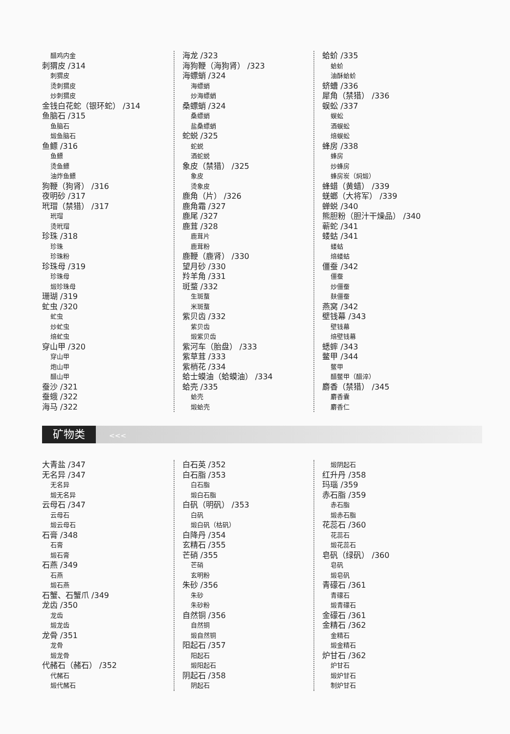醋鸡内金
刺猬皮 /314
刺猬皮
烫刺猬皮
炒刺猬皮
金钱白花蛇（银环蛇） /314
鱼脑石 /315
鱼脑石
煅鱼脑石
鱼鳔 /316
鱼鳔
烫鱼鳔
油炸鱼鳔
狗鞭（狗肾） /316
夜明砂 /317
玳瑁（禁猎） /317
玳瑁
烫玳瑁
珍珠 /318
珍珠
珍珠粉
珍珠母 /319
珍珠母
煅珍珠母
珊瑚 /319
虻虫 /320
虻虫
炒虻虫
焙虻虫
穿山甲 /320
穿山甲
炮山甲
醋山甲
蚕沙 /321
蚕蛾 /322
海马 /322
海龙 /323
海狗鞭（海狗肾） /323
海螵蛸 /324
海螵蛸
炒海螵蛸
桑螵蛸 /324
桑螵蛸
盐桑螵蛸
蛇蜕 /325
蛇蜕
酒蛇蜕
象皮（禁猎） /325
象皮
烫象皮
鹿角（片） /326
鹿角霜 /327
鹿尾 /327
鹿茸 /328
鹿茸片
鹿茸粉
鹿鞭（鹿肾） /330
望月砂 /330
羚羊角 /331
斑蝥 /332
生斑蝥
米斑蝥
紫贝齿 /332
紫贝齿
煅紫贝齿
紫河车（胎盘） /333
紫草茸 /333
紫梢花 /334
蛤士蟆油（蛤蟆油） /334
蛤壳 /335
蛤壳
煅蛤壳
蛤蚧 /335
蛤蚧
油酥蛤蚧
蛴螬 /336
犀角（禁猎） /336
蜈蚣 /337
蜈蚣
酒蜈蚣
焙蜈蚣
蜂房 /338
蜂房
炒蜂房
蜂房炭（焖煅）
蜂蜡（黄蜡） /339
蜣螂（大将军） /339
蝉蜕 /340
熊胆粉（胆汁干燥品） /340
蕲蛇 /341
蝼蛄 /341
蝼蛄
焙蝼蛄
僵蚕 /342
僵蚕
炒僵蚕
麸僵蚕
燕窝 /342
壁钱幕 /343
壁钱幕
焙壁钱幕
蟋蟀 /343
鳖甲 /344
鳖甲
醋鳖甲（醋淬）
麝香（禁猎） /345
麝香囊
麝香仁
矿物类 <<<
大青盐 /347
无名异 /347
无名异
煅无名异
云母石 /347
云母石
煅云母石
石膏 /348
石膏
煅石膏
石燕 /349
石燕
煅石燕
石蟹、石蟹爪 /349
龙齿 /350
龙齿
煅龙齿
龙骨 /351
龙骨
煅龙骨
代赭石（赭石） /352
代赭石
煅代赭石
白石英 /352
白石脂 /353
白石脂
煅白石脂
白矾（明矾） /353
白矾
煅白矾（枯矾）
白降丹 /354
玄精石 /355
芒硝 /355
芒硝
玄明粉
朱砂 /356
朱砂
朱砂粉
自然铜 /356
自然铜
煅自然铜
阳起石 /357
阳起石
煅阳起石
阴起石 /358
阴起石
煅阴起石
红升丹 /358
玛瑙 /359
赤石脂 /359
赤石脂
煅赤石脂
花蕊石 /360
花蕊石
煅花蕊石
皂矾（绿矾） /360
皂矾
煅皂矾
青礞石 /361
青礞石
煅青礞石
金礞石 /361
金精石 /362
金精石
煅金精石
炉甘石 /362
炉甘石
煅炉甘石
制炉甘石